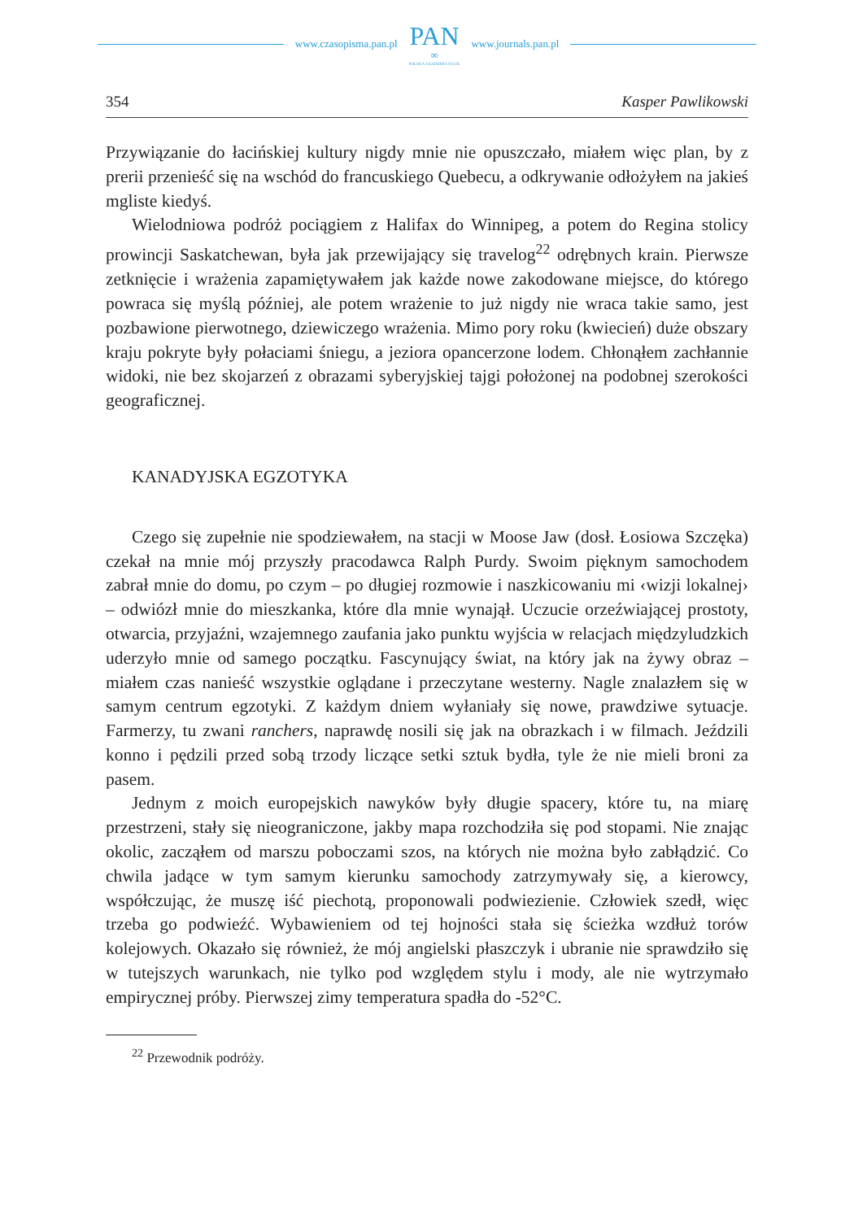www.czasopisma.pan.pl PAN
∞
POLSKA AKADEMIA NAUK www.journals.pan.pl
354 Kasper Pawlikowski
Przywiązanie do łacińskiej kultury nigdy mnie nie opuszczało, miałem więc plan, by z prerii przenieść się na wschód do francuskiego Quebecu, a odkrywanie odłożyłem na jakieś mgliste kiedyś.
Wielodniowa podróż pociągiem z Halifax do Winnipeg, a potem do Regina stolicy prowincji Saskatchewan, była jak przewijający się travelog<sup>22</sup> odrębnych krain. Pierwsze zetknięcie i wrażenia zapamiętywałem jak każde nowe zakodowane miejsce, do którego powraca się myślą później, ale potem wrażenie to już nigdy nie wraca takie samo, jest pozbawione pierwotnego, dziewiczego wrażenia. Mimo pory roku (kwiecień) duże obszary kraju pokryte były połaciami śniegu, a jeziora opancerzone lodem. Chłonąłem zachłannie widoki, nie bez skojarzeń z obrazami syberyjskiej tajgi położonej na podobnej szerokości geograficznej.
KANADYJSKA EGZOTYKA
Czego się zupełnie nie spodziewałem, na stacji w Moose Jaw (dosł. Łosiowa Szczęka) czekał na mnie mój przyszły pracodawca Ralph Purdy. Swoim pięknym samochodem zabrał mnie do domu, po czym – po długiej rozmowie i naszkicowaniu mi ‹wizji lokalnej› – odwiózł mnie do mieszkanka, które dla mnie wynajął. Uczucie orzeźwiającej prostoty, otwarcia, przyjaźni, wzajemnego zaufania jako punktu wyjścia w relacjach międzyludzkich uderzyło mnie od samego początku. Fascynujący świat, na który jak na żywy obraz – miałem czas nanieść wszystkie oglądane i przeczytane westerny. Nagle znalazłem się w samym centrum egzotyki. Z każdym dniem wyłaniały się nowe, prawdziwe sytuacje. Farmerzy, tu zwani ranchers, naprawdę nosili się jak na obrazkach i w filmach. Jeździli konno i pędzili przed sobą trzody liczące setki sztuk bydła, tyle że nie mieli broni za pasem.
Jednym z moich europejskich nawyków były długie spacery, które tu, na miarę przestrzeni, stały się nieograniczone, jakby mapa rozchodziła się pod stopami. Nie znając okolic, zacząłem od marszu poboczami szos, na których nie można było zabłądzić. Co chwila jadące w tym samym kierunku samochody zatrzymywały się, a kierowcy, współczując, że muszę iść piechotą, proponowali podwiezienie. Człowiek szedł, więc trzeba go podwieźć. Wybawieniem od tej hojności stała się ścieżka wzdłuż torów kolejowych. Okazało się również, że mój angielski płaszczyk i ubranie nie sprawdziło się w tutejszych warunkach, nie tylko pod względem stylu i mody, ale nie wytrzymało empirycznej próby. Pierwszej zimy temperatura spadła do -52°C.
<sup>22</sup> Przewodnik podróży.